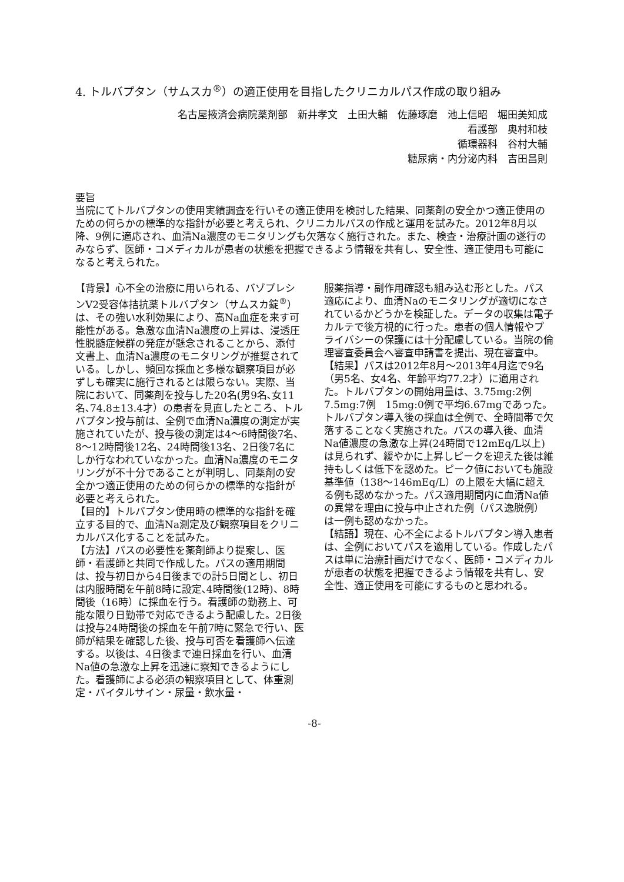4. トルバプタン（サムスカ<sup>®</sup>）の適正使用を目指したクリニカルパス作成の取り組み
名古屋掖済会病院薬剤部　新井孝文　土田大輔　佐藤琢磨　池上信昭　堀田美知成
看護部　奥村和枝
循環器科　谷村大輔
糖尿病・内分泌内科　吉田昌則
要旨
当院にてトルバプタンの使用実績調査を行いその適正使用を検討した結果、同薬剤の安全かつ適正使用のための何らかの標準的な指針が必要と考えられ、クリニカルパスの作成と運用を試みた。2012年8月以降、9例に適応され、血清Na濃度のモニタリングも欠落なく施行された。また、検査・治療計画の遂行のみならず、医師・コメディカルが患者の状態を把握できるよう情報を共有し、安全性、適正使用も可能になると考えられた。
【背景】心不全の治療に用いられる、バゾプレシンV2受容体拮抗薬トルバプタン（サムスカ錠<sup>®</sup>）は、その強い水利効果により、高Na血症を来す可能性がある。急激な血清Na濃度の上昇は、浸透圧性脱髄症候群の発症が懸念されることから、添付文書上、血清Na濃度のモニタリングが推奨されている。しかし、頻回な採血と多様な観察項目が必ずしも確実に施行されるとは限らない。実際、当院において、同薬剤を投与した20名(男9名､女11名､74.8±13.4才）の患者を見直したところ、トルバプタン投与前は、全例で血清Na濃度の測定が実施されていたが、投与後の測定は4～6時間後7名、8～12時間後12名、24時間後13名、2日後7名にしか行なわれていなかった。血清Na濃度のモニタリングが不十分であることが判明し、同薬剤の安全かつ適正使用のための何らかの標準的な指針が必要と考えられた。
【目的】トルバプタン使用時の標準的な指針を確立する目的で、血清Na測定及び観察項目をクリニカルパス化することを試みた。
【方法】パスの必要性を薬剤師より提案し、医師・看護師と共同で作成した。パスの適用期間は、投与初日から4日後までの計5日間とし、初日は内服時間を午前8時に設定､4時間後(12時)、8時間後（16時）に採血を行う。看護師の勤務上、可能な限り日勤帯で対応できるよう配慮した。2日後は投与24時間後の採血を午前7時に緊急で行い、医師が結果を確認した後、投与可否を看護師へ伝達する。以後は、4日後まで連日採血を行い、血清Na値の急激な上昇を迅速に察知できるようにした。看護師による必須の観察項目として、体重測定・バイタルサイン・尿量・飲水量・
服薬指導・副作用確認も組み込む形とした。パス適応により、血清Naのモニタリングが適切になされているかどうかを検証した。データの収集は電子カルテで後方視的に行った。患者の個人情報やプライバシーの保護には十分配慮している。当院の倫理審査委員会へ審査申請書を提出、現在審査中。
【結果】パスは2012年8月～2013年4月迄で9名（男5名、女4名、年齢平均77.2才）に適用された。トルバプタンの開始用量は、3.75mg:2例　7.5mg:7例　15mg:0例で平均6.67mgであった。トルバプタン導入後の採血は全例で、全時間帯で欠落することなく実施された。パスの導入後、血清Na値濃度の急激な上昇(24時間で12mEq/L以上)は見られず、緩やかに上昇しピークを迎えた後は維持もしくは低下を認めた。ピーク値においても施設基準値（138～146mEq/L）の上限を大幅に超える例も認めなかった。パス適用期間内に血清Na値の異常を理由に投与中止された例（パス逸脱例）は一例も認めなかった。
【結語】現在、心不全によるトルバプタン導入患者は、全例においてパスを適用している。作成したパスは単に治療計画だけでなく、医師・コメディカルが患者の状態を把握できるよう情報を共有し、安全性、適正使用を可能にするものと思われる。
-8-